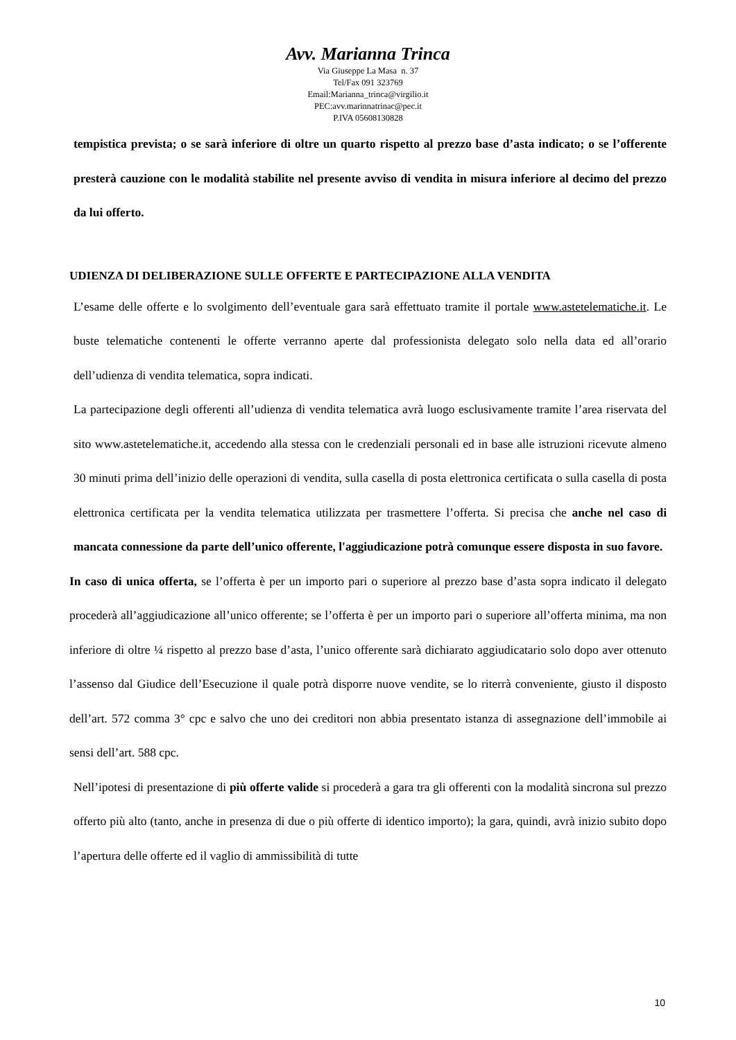Avv. Marianna Trinca
Via Giuseppe La Masa n. 37
Tel/Fax 091 323769
Email:Marianna_trinca@virgilio.it
PEC:avv.marinnatrinac@pec.it
P.IVA 05608130828
tempistica prevista; o se sarà inferiore di oltre un quarto rispetto al prezzo base d’asta indicato; o se l’offerente presterà cauzione con le modalità stabilite nel presente avviso di vendita in misura inferiore al decimo del prezzo da lui offerto.
UDIENZA DI DELIBERAZIONE SULLE OFFERTE E PARTECIPAZIONE ALLA VENDITA
L’esame delle offerte e lo svolgimento dell’eventuale gara sarà effettuato tramite il portale www.astetelematiche.it. Le buste telematiche contenenti le offerte verranno aperte dal professionista delegato solo nella data ed all’orario dell’udienza di vendita telematica, sopra indicati.
La partecipazione degli offerenti all’udienza di vendita telematica avrà luogo esclusivamente tramite l’area riservata del sito www.astetelematiche.it, accedendo alla stessa con le credenziali personali ed in base alle istruzioni ricevute almeno 30 minuti prima dell’inizio delle operazioni di vendita, sulla casella di posta elettronica certificata o sulla casella di posta elettronica certificata per la vendita telematica utilizzata per trasmettere l’offerta. Si precisa che anche nel caso di mancata connessione da parte dell’unico offerente, l'aggiudicazione potrà comunque essere disposta in suo favore.
In caso di unica offerta, se l’offerta è per un importo pari o superiore al prezzo base d’asta sopra indicato il delegato procederà all’aggiudicazione all’unico offerente; se l’offerta è per un importo pari o superiore all’offerta minima, ma non inferiore di oltre ¼ rispetto al prezzo base d’asta, l’unico offerente sarà dichiarato aggiudicatario solo dopo aver ottenuto l’assenso dal Giudice dell’Esecuzione il quale potrà disporre nuove vendite, se lo riterrà conveniente, giusto il disposto dell’art. 572 comma 3° cpc e salvo che uno dei creditori non abbia presentato istanza di assegnazione dell’immobile ai sensi dell’art. 588 cpc.
Nell’ipotesi di presentazione di più offerte valide si procederà a gara tra gli offerenti con la modalità sincrona sul prezzo offerto più alto (tanto, anche in presenza di due o più offerte di identico importo); la gara, quindi, avrà inizio subito dopo l’apertura delle offerte ed il vaglio di ammissibilità di tutte
10